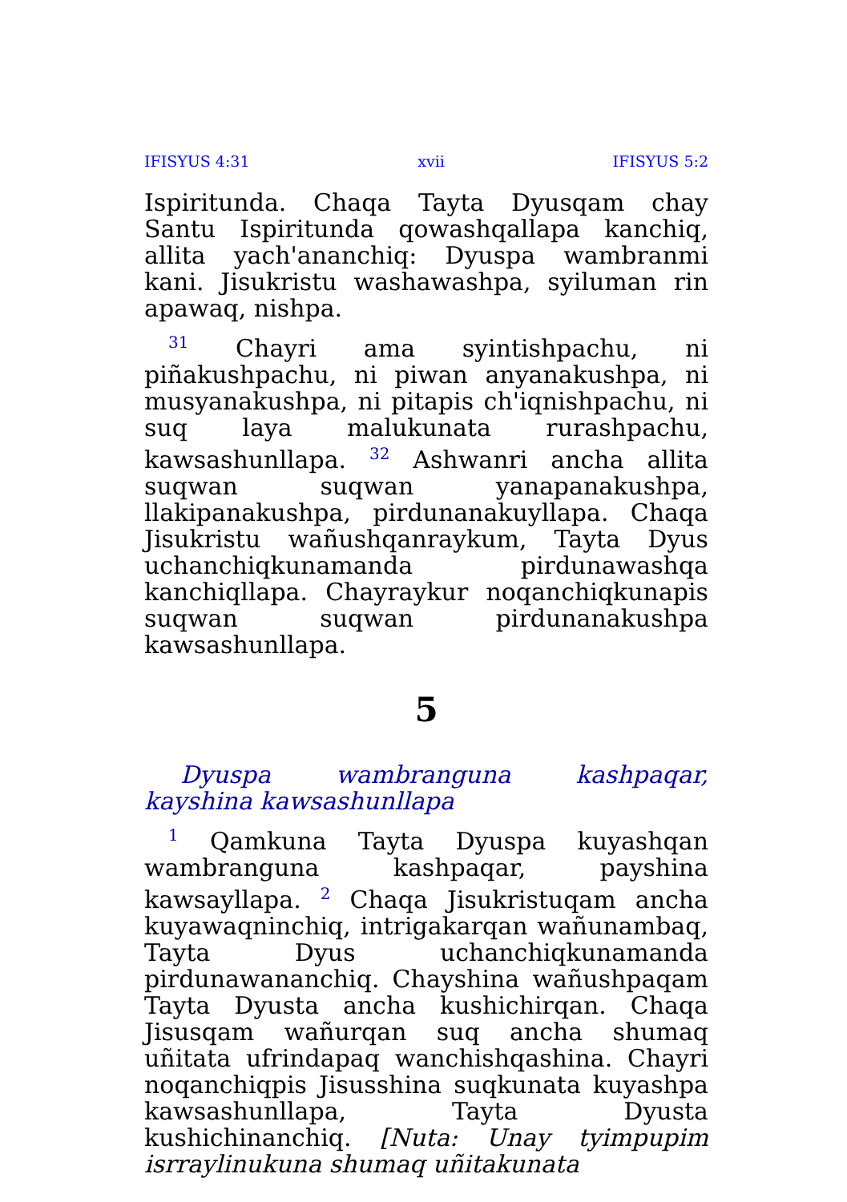IFISYUS 4:31 xvii IFISYUS 5:2
Ispiritunda. Chaqa Tayta Dyusqam chay Santu Ispiritunda qowashqallapa kanchiq, allita yach'ananchiq: Dyuspa wambranmi kani. Jisukristu washawashpa, syiluman rin apawaq, nishpa.
<sup>31</sup> Chayri ama syintishpachu, ni piñakushpachu, ni piwan anyanakushpa, ni musyanakushpa, ni pitapis ch'iqnishpachu, ni suq laya malukunata rurashpachu, kawsashunllapa. <sup>32</sup> Ashwanri ancha allita suqwan suqwan yanapanakushpa, llakipanakushpa, pirdunanakuyllapa. Chaqa Jisukristu wañushqanraykum, Tayta Dyus uchanchiqkunamanda pirdunawashqa kanchiqllapa. Chayraykur noqanchiqkunapis suqwan suqwan pirdunanakushpa kawsashunllapa.
5
Dyuspa wambranguna kashpaqar, kayshina kawsashunllapa
<sup>1</sup> Qamkuna Tayta Dyuspa kuyashqan wambranguna kashpaqar, payshina kawsayllapa. <sup>2</sup> Chaqa Jisukristuqam ancha kuyawaqninchiq, intrigakarqan wañunambaq, Tayta Dyus uchanchiqkunamanda pirdunawananchiq. Chayshina wañushpaqam Tayta Dyusta ancha kushichirqan. Chaqa Jisusqam wañurqan suq ancha shumaq uñitata ufrindapaq wanchishqashina. Chayri noqanchiqpis Jisusshina suqkunata kuyashpa kawsashunllapa, Tayta Dyusta kushichinanchiq. [Nuta: Unay tyimpupim isrraylinukuna shumaq uñitakunata